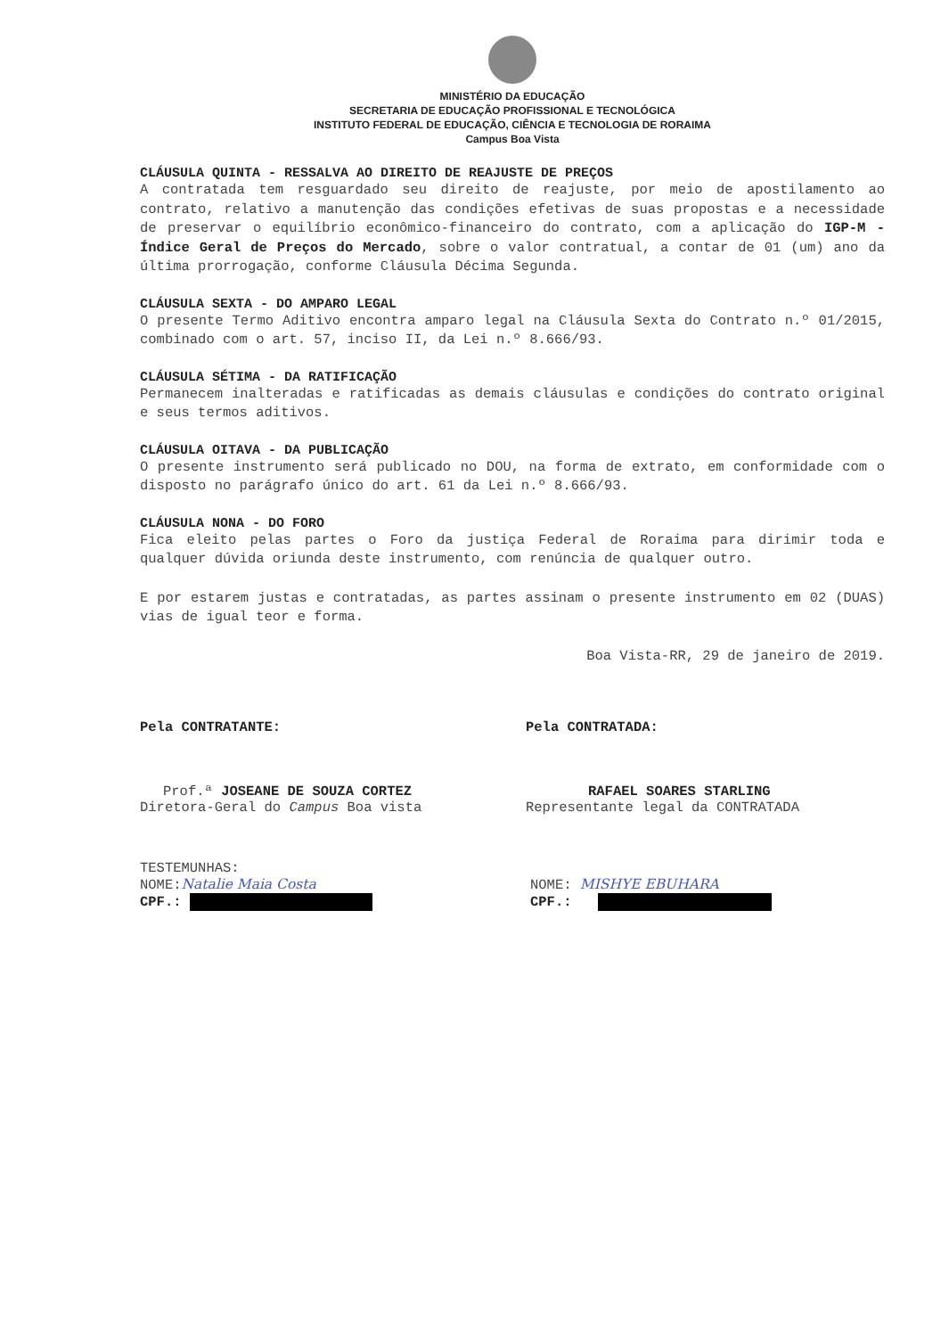MINISTÉRIO DA EDUCAÇÃO
SECRETARIA DE EDUCAÇÃO PROFISSIONAL E TECNOLÓGICA
INSTITUTO FEDERAL DE EDUCAÇÃO, CIÊNCIA E TECNOLOGIA DE RORAIMA
Campus Boa Vista
CLÁUSULA QUINTA - RESSALVA AO DIREITO DE REAJUSTE DE PREÇOS
A contratada tem resguardado seu direito de reajuste, por meio de apostilamento ao contrato, relativo a manutenção das condições efetivas de suas propostas e a necessidade de preservar o equilíbrio econômico-financeiro do contrato, com a aplicação do IGP-M - Índice Geral de Preços do Mercado, sobre o valor contratual, a contar de 01 (um) ano da última prorrogação, conforme Cláusula Décima Segunda.
CLÁUSULA SEXTA - DO AMPARO LEGAL
O presente Termo Aditivo encontra amparo legal na Cláusula Sexta do Contrato n.º 01/2015, combinado com o art. 57, inciso II, da Lei n.º 8.666/93.
CLÁUSULA SÉTIMA - DA RATIFICAÇÃO
Permanecem inalteradas e ratificadas as demais cláusulas e condições do contrato original e seus termos aditivos.
CLÁUSULA OITAVA - DA PUBLICAÇÃO
O presente instrumento será publicado no DOU, na forma de extrato, em conformidade com o disposto no parágrafo único do art. 61 da Lei n.º 8.666/93.
CLÁUSULA NONA - DO FORO
Fica eleito pelas partes o Foro da justiça Federal de Roraima para dirimir toda e qualquer dúvida oriunda deste instrumento, com renúncia de qualquer outro.
E por estarem justas e contratadas, as partes assinam o presente instrumento em 02 (DUAS) vias de igual teor e forma.
Boa Vista-RR, 29 de janeiro de 2019.
Pela CONTRATANTE:
Prof.ª JOSEANE DE SOUZA CORTEZ
Diretora-Geral do Campus Boa vista
Pela CONTRATADA:
RAFAEL SOARES STARLING
Representante legal da CONTRATADA
TESTEMUNHAS:
NOME:Natalie Maia Costa
CPF.:
NOME: MISHYE EBUHARA
CPF.: